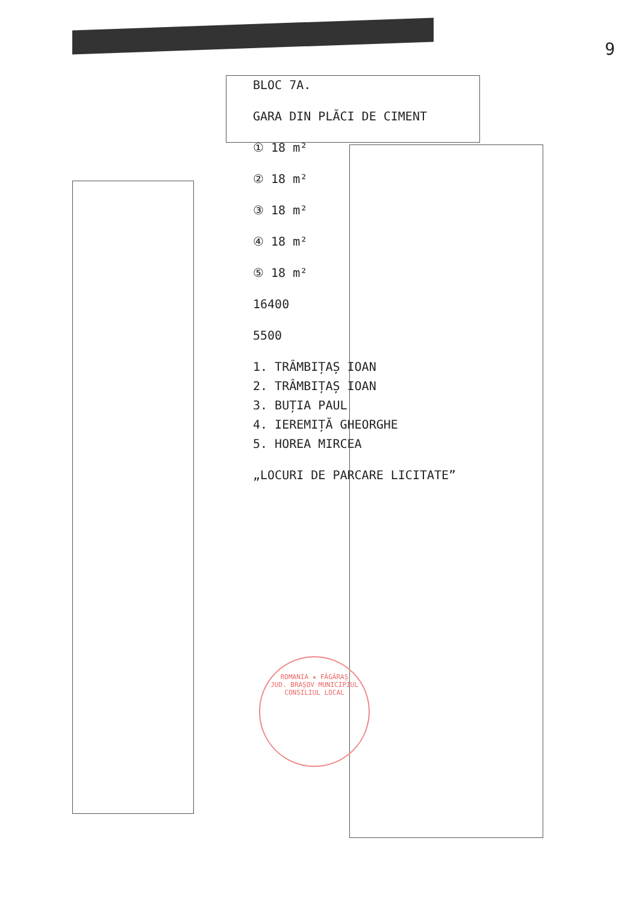9
BLOC 7A.
GARA DIN PLĂCI DE CIMENT
① 18 m²
② 18 m²
③ 18 m²
④ 18 m²
⑤ 18 m²
16400
5500
1. TRÂMBIȚAȘ IOAN
2. TRÂMBIȚAȘ IOAN
3. BUȚIA PAUL
4. IEREMIȚĂ GHEORGHE
5. HOREA MIRCEA
„LOCURI DE PARCARE LICITATE”
ROMANIA ★ FĂGĂRAȘ
JUD. BRAȘOV MUNICIPIUL
CONSILIUL LOCAL